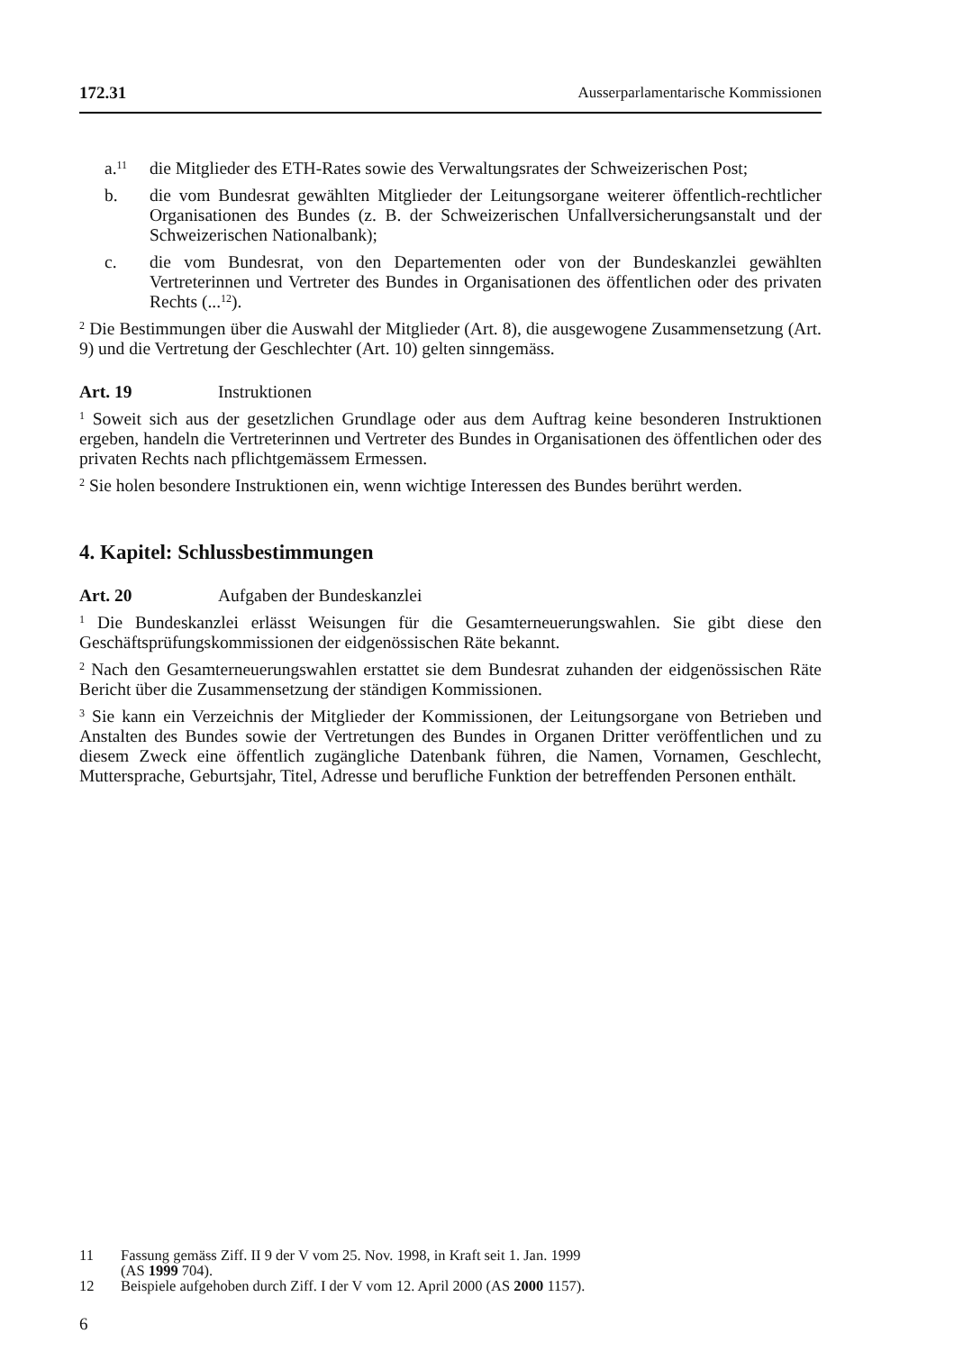172.31 Ausserparlamentarische Kommissionen
a.<sup>11</sup> die Mitglieder des ETH-Rates sowie des Verwaltungsrates der Schweizer­ischen Post;
b. die vom Bundesrat gewählten Mitglieder der Leitungsorgane weiterer öffent­lich-rechtlicher Organisationen des Bundes (z. B. der Schweizerischen Unfallversicherungsanstalt und der Schweizerischen Nationalbank);
c. die vom Bundesrat, von den Departementen oder von der Bundeskanzlei gewählten Vertreterinnen und Vertreter des Bundes in Organisationen des öffentlichen oder des privaten Rechts (...<sup>12</sup>).
<sup>2</sup> Die Bestimmungen über die Auswahl der Mitglieder (Art. 8), die ausgewogene Zusammensetzung (Art. 9) und die Vertretung der Geschlechter (Art. 10) gelten sinngemäss.
Art. 19 Instruktionen
<sup>1</sup> Soweit sich aus der gesetzlichen Grundlage oder aus dem Auftrag keine besonde­ren Instruktionen ergeben, handeln die Vertreterinnen und Vertreter des Bundes in Organisationen des öffentlichen oder des privaten Rechts nach pflichtgemässem Ermessen.
<sup>2</sup> Sie holen besondere Instruktionen ein, wenn wichtige Interessen des Bundes berührt werden.
4. Kapitel: Schlussbestimmungen
Art. 20 Aufgaben der Bundeskanzlei
<sup>1</sup> Die Bundeskanzlei erlässt Weisungen für die Gesamterneuerungswahlen. Sie gibt diese den Geschäftsprüfungskommissionen der eidgenössischen Räte bekannt.
<sup>2</sup> Nach den Gesamterneuerungswahlen erstattet sie dem Bundesrat zuhanden der eidgenössischen Räte Bericht über die Zusammensetzung der ständigen Kommis­sionen.
<sup>3</sup> Sie kann ein Verzeichnis der Mitglieder der Kommissionen, der Leitungsorgane von Betrieben und Anstalten des Bundes sowie der Vertretungen des Bundes in Organen Dritter veröffentlichen und zu diesem Zweck eine öffentlich zugängliche Datenbank führen, die Namen, Vornamen, Geschlecht, Muttersprache, Geburtsjahr, Titel, Adresse und berufliche Funktion der betreffenden Personen enthält.
11 Fassung gemäss Ziff. II 9 der V vom 25. Nov. 1998, in Kraft seit 1. Jan. 1999
(AS 1999 704).
12 Beispiele aufgehoben durch Ziff. I der V vom 12. April 2000 (AS 2000 1157).
6